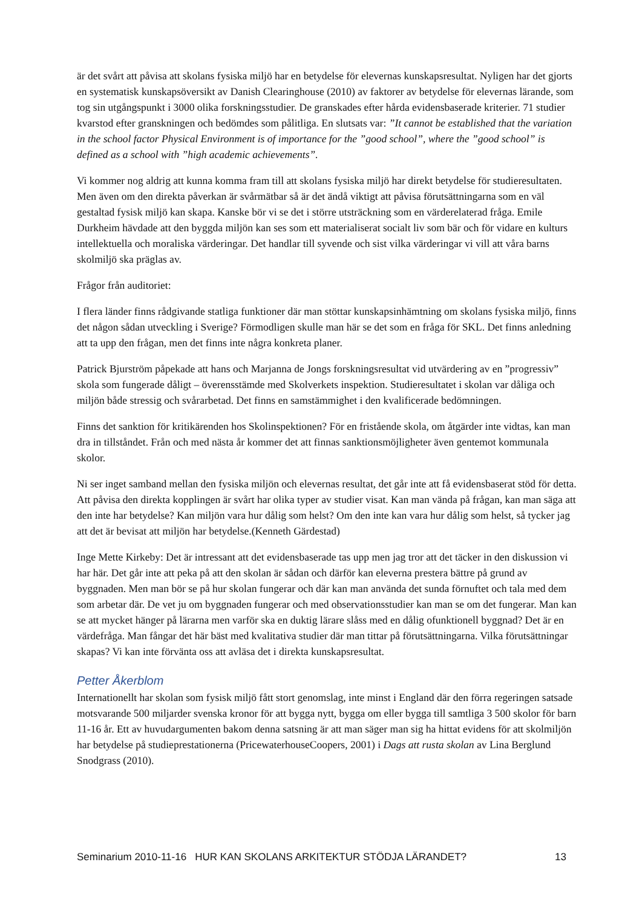är det svårt att påvisa att skolans fysiska miljö har en betydelse för elevernas kunskapsresultat. Nyligen har det gjorts en systematisk kunskapsöversikt av Danish Clearinghouse (2010) av faktorer av betydelse för elevernas lärande, som tog sin utgångspunkt i 3000 olika forskningsstudier. De granskades efter hårda evidensbaserade kriterier. 71 studier kvarstod efter granskningen och bedömdes som pålitliga. En slutsats var: ”It cannot be established that the variation in the school factor Physical Environment is of importance for the ”good school”, where the ”good school” is defined as a school with ”high academic achievements”.
Vi kommer nog aldrig att kunna komma fram till att skolans fysiska miljö har direkt betydelse för studieresultaten. Men även om den direkta påverkan är svårmätbar så är det ändå viktigt att påvisa förutsättningarna som en väl gestaltad fysisk miljö kan skapa. Kanske bör vi se det i större utsträckning som en värderelaterad fråga. Emile Durkheim hävdade att den byggda miljön kan ses som ett materialiserat socialt liv som bär och för vidare en kulturs intellektuella och moraliska värderingar. Det handlar till syvende och sist vilka värderingar vi vill att våra barns skolmiljö ska präglas av.
Frågor från auditoriet:
I flera länder finns rådgivande statliga funktioner där man stöttar kunskapsinhämtning om skolans fysiska miljö, finns det någon sådan utveckling i Sverige? Förmodligen skulle man här se det som en fråga för SKL. Det finns anledning att ta upp den frågan, men det finns inte några konkreta planer.
Patrick Bjurström påpekade att hans och Marjanna de Jongs forskningsresultat vid utvärdering av en ”progressiv” skola som fungerade dåligt – överensstämde med Skolverkets inspektion. Studieresultatet i skolan var dåliga och miljön både stressig och svårarbetad. Det finns en samstämmighet i den kvalificerade bedömningen.
Finns det sanktion för kritikärenden hos Skolinspektionen? För en fristående skola, om åtgärder inte vidtas, kan man dra in tillståndet. Från och med nästa år kommer det att finnas sanktionsmöjligheter även gentemot kommunala skolor.
Ni ser inget samband mellan den fysiska miljön och elevernas resultat, det går inte att få evidensbaserat stöd för detta. Att påvisa den direkta kopplingen är svårt har olika typer av studier visat. Kan man vända på frågan, kan man säga att den inte har betydelse? Kan miljön vara hur dålig som helst? Om den inte kan vara hur dålig som helst, så tycker jag att det är bevisat att miljön har betydelse.(Kenneth Gärdestad)
Inge Mette Kirkeby: Det är intressant att det evidensbaserade tas upp men jag tror att det täcker in den diskussion vi har här. Det går inte att peka på att den skolan är sådan och därför kan eleverna prestera bättre på grund av byggnaden. Men man bör se på hur skolan fungerar och där kan man använda det sunda förnuftet och tala med dem som arbetar där. De vet ju om byggnaden fungerar och med observationsstudier kan man se om det fungerar. Man kan se att mycket hänger på lärarna men varför ska en duktig lärare slåss med en dålig ofunktionell byggnad? Det är en värdefråga. Man fångar det här bäst med kvalitativa studier där man tittar på förutsättningarna. Vilka förutsättningar skapas? Vi kan inte förvänta oss att avläsa det i direkta kunskapsresultat.
Petter Åkerblom
Internationellt har skolan som fysisk miljö fått stort genomslag, inte minst i England där den förra regeringen satsade motsvarande 500 miljarder svenska kronor för att bygga nytt, bygga om eller bygga till samtliga 3 500 skolor för barn 11-16 år. Ett av huvudargumenten bakom denna satsning är att man säger man sig ha hittat evidens för att skolmiljön har betydelse på studieprestationerna (PricewaterhouseCoopers, 2001) i Dags att rusta skolan av Lina Berglund Snodgrass (2010).
Seminarium 2010-11-16 HUR KAN SKOLANS ARKITEKTUR STÖDJA LÄRANDET? 13